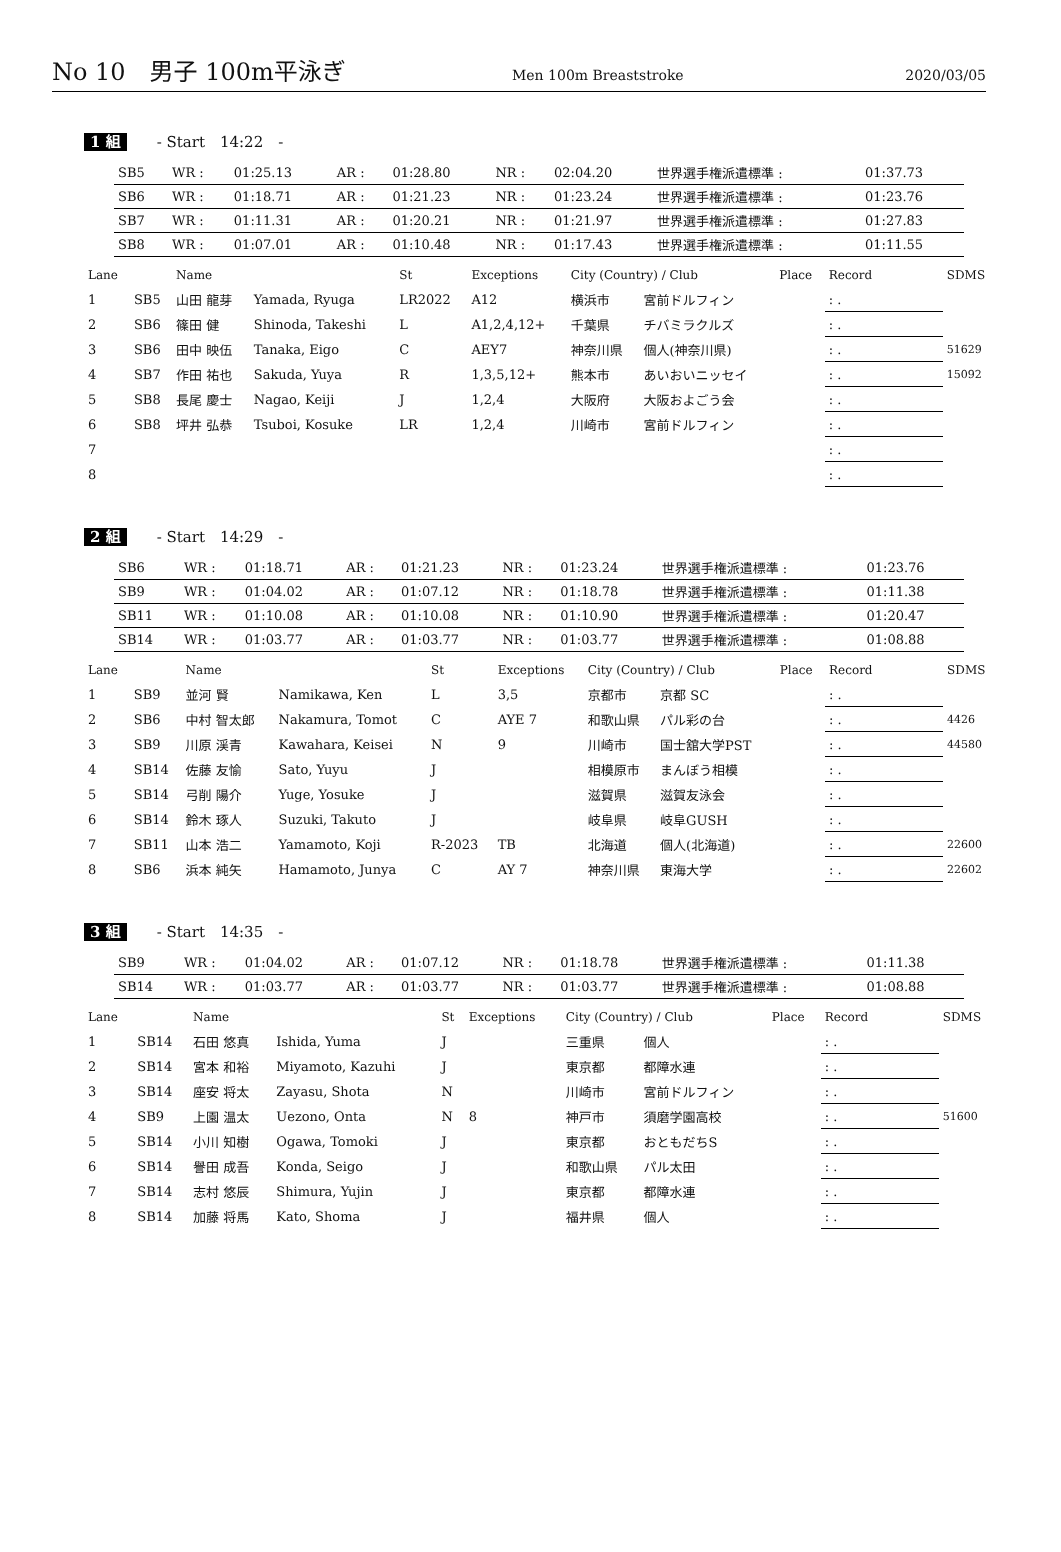No 10　男子 100m平泳ぎ Men 100m Breaststroke 2020/03/05
1 組 - Start　14:22　-
| SB5 | WR : | 01:25.13 | AR : | 01:28.80 | NR : | 02:04.20 | 世界選手権派遣標準 : | 01:37.73 |
| SB6 | WR : | 01:18.71 | AR : | 01:21.23 | NR : | 01:23.24 | 世界選手権派遣標準 : | 01:23.76 |
| SB7 | WR : | 01:11.31 | AR : | 01:20.21 | NR : | 01:21.97 | 世界選手権派遣標準 : | 01:27.83 |
| SB8 | WR : | 01:07.01 | AR : | 01:10.48 | NR : | 01:17.43 | 世界選手権派遣標準 : | 01:11.55 |
| Lane | | Name | | St | Exceptions | City (Country) / Club | | Place | Record | SDMS |
| --- | --- | --- | --- | --- | --- | --- | --- | --- | --- | --- |
| 1 | SB5 | 山田 龍芽 | Yamada, Ryuga | LR2022 | A12 | 横浜市 | 宮前ドルフィン | | : . | |
| 2 | SB6 | 篠田 健 | Shinoda, Takeshi | L | A1,2,4,12+ | 千葉県 | チバミラクルズ | | : . | |
| 3 | SB6 | 田中 映伍 | Tanaka, Eigo | C | AEY7 | 神奈川県 | 個人(神奈川県) | | : . | 51629 |
| 4 | SB7 | 作田 祐也 | Sakuda, Yuya | R | 1,3,5,12+ | 熊本市 | あいおいニッセイ | | : . | 15092 |
| 5 | SB8 | 長尾 慶士 | Nagao, Keiji | J | 1,2,4 | 大阪府 | 大阪およごう会 | | : . | |
| 6 | SB8 | 坪井 弘恭 | Tsuboi, Kosuke | LR | 1,2,4 | 川崎市 | 宮前ドルフィン | | : . | |
| 7 | | | | | | | | | : . | |
| 8 | | | | | | | | | : . | |
2 組 - Start　14:29　-
| SB6 | WR : | 01:18.71 | AR : | 01:21.23 | NR : | 01:23.24 | 世界選手権派遣標準 : | 01:23.76 |
| SB9 | WR : | 01:04.02 | AR : | 01:07.12 | NR : | 01:18.78 | 世界選手権派遣標準 : | 01:11.38 |
| SB11 | WR : | 01:10.08 | AR : | 01:10.08 | NR : | 01:10.90 | 世界選手権派遣標準 : | 01:20.47 |
| SB14 | WR : | 01:03.77 | AR : | 01:03.77 | NR : | 01:03.77 | 世界選手権派遣標準 : | 01:08.88 |
| Lane | | Name | | St | Exceptions | City (Country) / Club | | Place | Record | SDMS |
| --- | --- | --- | --- | --- | --- | --- | --- | --- | --- | --- |
| 1 | SB9 | 並河 賢 | Namikawa, Ken | L | 3,5 | 京都市 | 京都 SC | | : . | |
| 2 | SB6 | 中村 智太郎 | Nakamura, Tomot | C | AYE 7 | 和歌山県 | パル彩の台 | | : . | 4426 |
| 3 | SB9 | 川原 渓青 | Kawahara, Keisei | N | 9 | 川崎市 | 国士舘大学PST | | : . | 44580 |
| 4 | SB14 | 佐藤 友愉 | Sato, Yuyu | J | | 相模原市 | まんぼう相模 | | : . | |
| 5 | SB14 | 弓削 陽介 | Yuge, Yosuke | J | | 滋賀県 | 滋賀友泳会 | | : . | |
| 6 | SB14 | 鈴木 琢人 | Suzuki, Takuto | J | | 岐阜県 | 岐阜GUSH | | : . | |
| 7 | SB11 | 山本 浩二 | Yamamoto, Koji | R-2023 | TB | 北海道 | 個人(北海道) | | : . | 22600 |
| 8 | SB6 | 浜本 純矢 | Hamamoto, Junya | C | AY 7 | 神奈川県 | 東海大学 | | : . | 22602 |
3 組 - Start　14:35　-
| SB9 | WR : | 01:04.02 | AR : | 01:07.12 | NR : | 01:18.78 | 世界選手権派遣標準 : | 01:11.38 |
| SB14 | WR : | 01:03.77 | AR : | 01:03.77 | NR : | 01:03.77 | 世界選手権派遣標準 : | 01:08.88 |
| Lane | | Name | | St | Exceptions | City (Country) / Club | | Place | Record | SDMS |
| --- | --- | --- | --- | --- | --- | --- | --- | --- | --- | --- |
| 1 | SB14 | 石田 悠真 | Ishida, Yuma | J | | 三重県 | 個人 | | : . | |
| 2 | SB14 | 宮本 和裕 | Miyamoto, Kazuhi | J | | 東京都 | 都障水連 | | : . | |
| 3 | SB14 | 座安 将太 | Zayasu, Shota | N | | 川崎市 | 宮前ドルフィン | | : . | |
| 4 | SB9 | 上園 温太 | Uezono, Onta | N | 8 | 神戸市 | 須磨学園高校 | | : . | 51600 |
| 5 | SB14 | 小川 知樹 | Ogawa, Tomoki | J | | 東京都 | おともだちS | | : . | |
| 6 | SB14 | 譽田 成吾 | Konda, Seigo | J | | 和歌山県 | パル太田 | | : . | |
| 7 | SB14 | 志村 悠辰 | Shimura, Yujin | J | | 東京都 | 都障水連 | | : . | |
| 8 | SB14 | 加藤 将馬 | Kato, Shoma | J | | 福井県 | 個人 | | : . | |